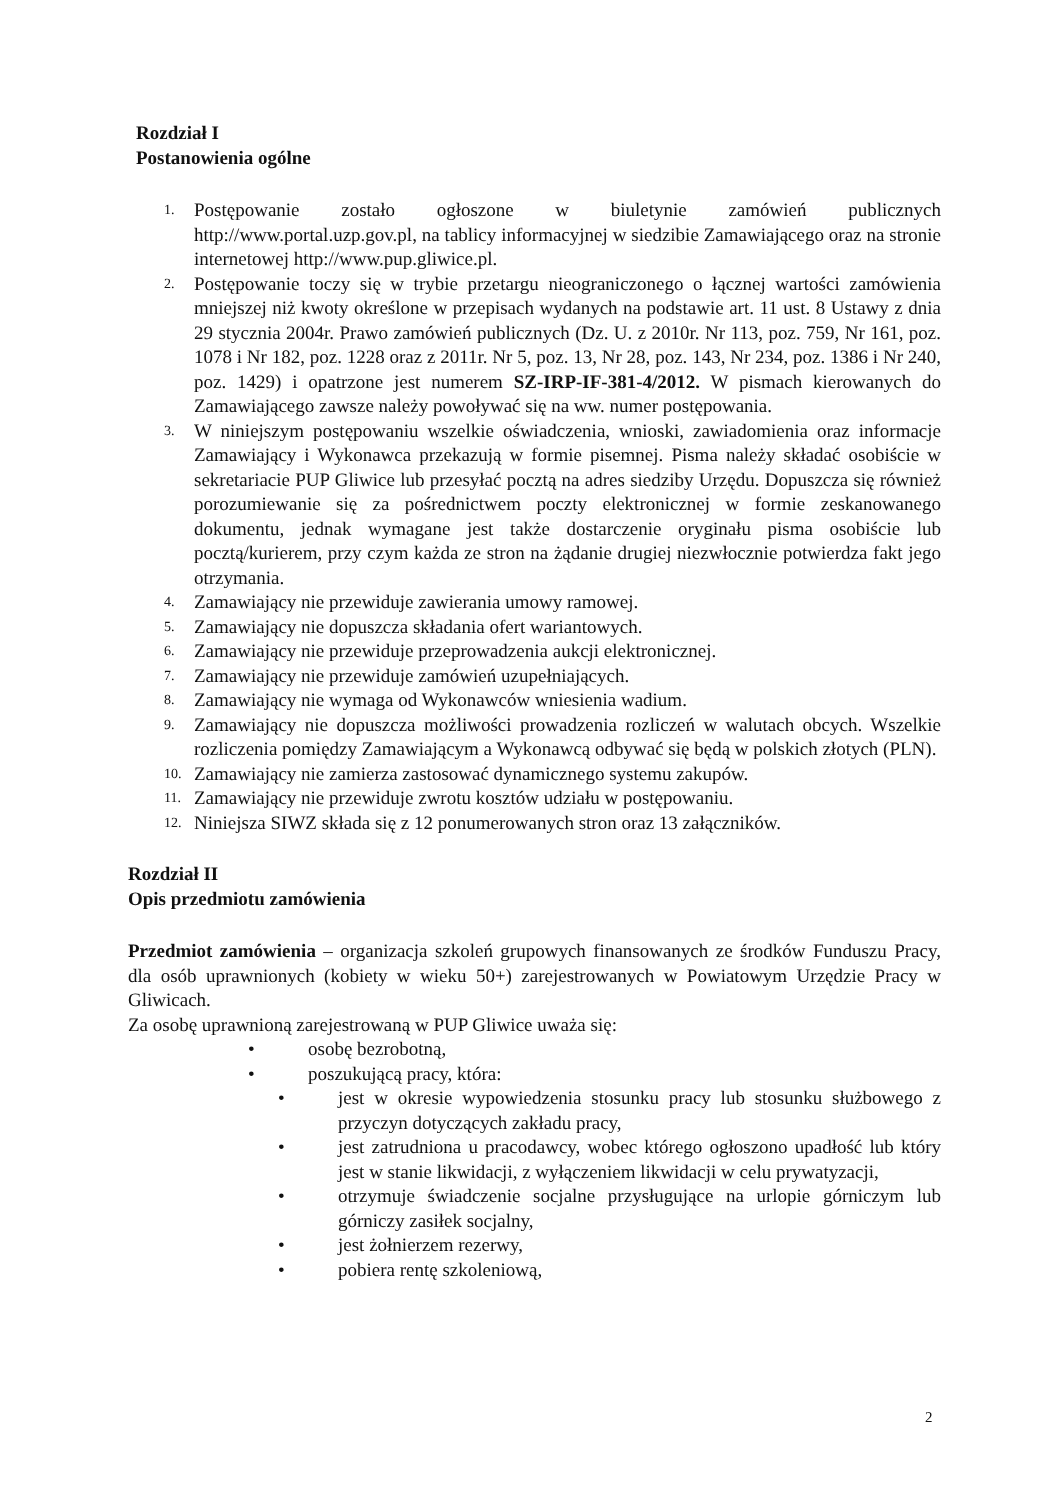Rozdział I
Postanowienia ogólne
1. Postępowanie zostało ogłoszone w biuletynie zamówień publicznych http://www.portal.uzp.gov.pl, na tablicy informacyjnej w siedzibie Zamawiającego oraz na stronie internetowej http://www.pup.gliwice.pl.
2. Postępowanie toczy się w trybie przetargu nieograniczonego o łącznej wartości zamówienia mniejszej niż kwoty określone w przepisach wydanych na podstawie art. 11 ust. 8 Ustawy z dnia 29 stycznia 2004r. Prawo zamówień publicznych (Dz. U. z 2010r. Nr 113, poz. 759, Nr 161, poz. 1078 i Nr 182, poz. 1228 oraz z 2011r. Nr 5, poz. 13, Nr 28, poz. 143, Nr 234, poz. 1386 i Nr 240, poz. 1429) i opatrzone jest numerem SZ-IRP-IF-381-4/2012. W pismach kierowanych do Zamawiającego zawsze należy powoływać się na ww. numer postępowania.
3. W niniejszym postępowaniu wszelkie oświadczenia, wnioski, zawiadomienia oraz informacje Zamawiający i Wykonawca przekazują w formie pisemnej. Pisma należy składać osobiście w sekretariacie PUP Gliwice lub przesyłać pocztą na adres siedziby Urzędu. Dopuszcza się również porozumiewanie się za pośrednictwem poczty elektronicznej w formie zeskanowanego dokumentu, jednak wymagane jest także dostarczenie oryginału pisma osobiście lub pocztą/kurierem, przy czym każda ze stron na żądanie drugiej niezwłocznie potwierdza fakt jego otrzymania.
4. Zamawiający nie przewiduje zawierania umowy ramowej.
5. Zamawiający nie dopuszcza składania ofert wariantowych.
6. Zamawiający nie przewiduje przeprowadzenia aukcji elektronicznej.
7. Zamawiający nie przewiduje zamówień uzupełniających.
8. Zamawiający nie wymaga od Wykonawców wniesienia wadium.
9. Zamawiający nie dopuszcza możliwości prowadzenia rozliczeń w walutach obcych. Wszelkie rozliczenia pomiędzy Zamawiającym a Wykonawcą odbywać się będą w polskich złotych (PLN).
10. Zamawiający nie zamierza zastosować dynamicznego systemu zakupów.
11. Zamawiający nie przewiduje zwrotu kosztów udziału w postępowaniu.
12. Niniejsza SIWZ składa się z 12 ponumerowanych stron oraz 13 załączników.
Rozdział II
Opis przedmiotu zamówienia
Przedmiot zamówienia – organizacja szkoleń grupowych finansowanych ze środków Funduszu Pracy, dla osób uprawnionych (kobiety w wieku 50+) zarejestrowanych w Powiatowym Urzędzie Pracy w Gliwicach.
Za osobę uprawnioną zarejestrowaną w PUP Gliwice uważa się:
• osobę bezrobotną,
• poszukującą pracy, która:
• jest w okresie wypowiedzenia stosunku pracy lub stosunku służbowego z przyczyn dotyczących zakładu pracy,
• jest zatrudniona u pracodawcy, wobec którego ogłoszono upadłość lub który jest w stanie likwidacji, z wyłączeniem likwidacji w celu prywatyzacji,
• otrzymuje świadczenie socjalne przysługujące na urlopie górniczym lub górniczy zasiłek socjalny,
• jest żołnierzem rezerwy,
• pobiera rentę szkoleniową,
2